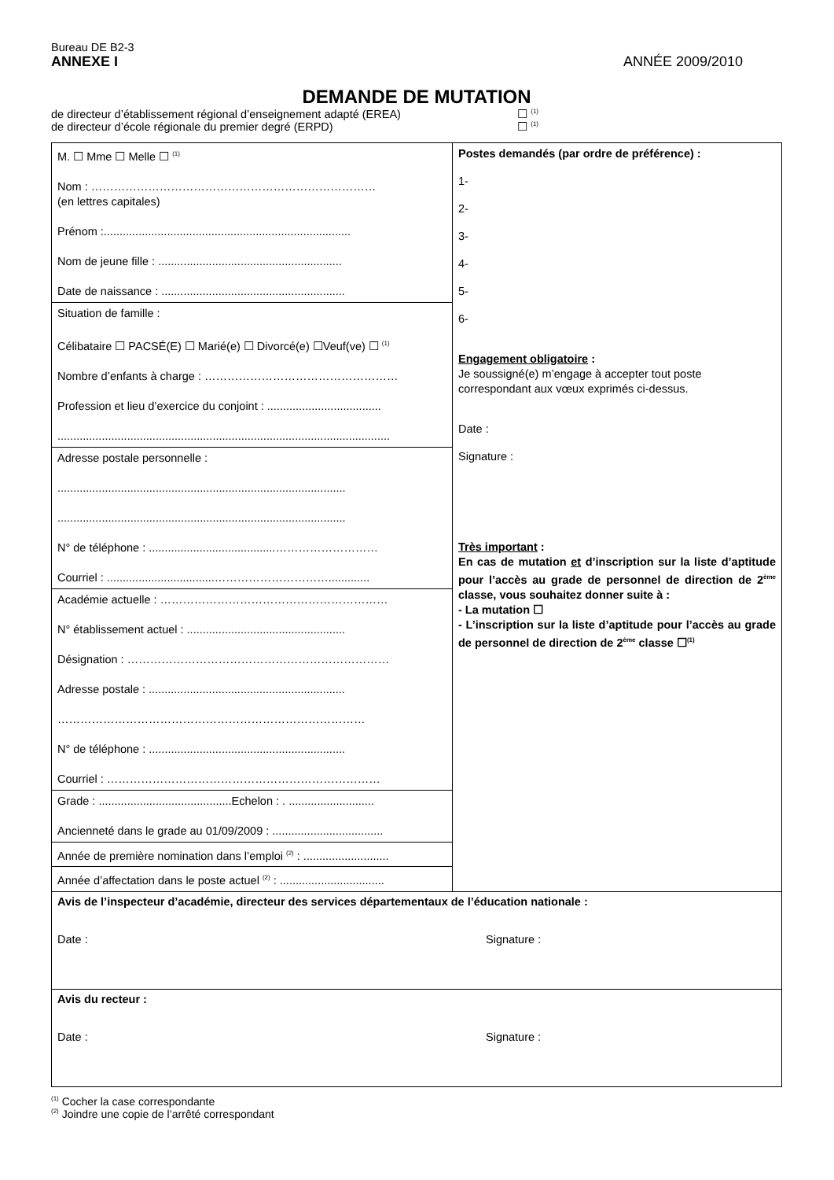Bureau DE B2-3
ANNEXE I ANNÉE 2009/2010
DEMANDE DE MUTATION
de directeur d’établissement régional d’enseignement adapté (EREA) ☐ <sup>(1)</sup>
de directeur d’école régionale du premier degré (ERPD) ☐ <sup>(1)</sup>
| M. ☐ Mme ☐ Melle ☐ <sup>(1)</sup> Nom : ………………………………………………………………… (en lettres capitales) Prénom :.............................................................................. Nom de jeune fille : .......................................................... Date de naissance : .......................................................... | Postes demandés (par ordre de préférence) : 1- 2- 3- 4- 5- 6- Engagement obligatoire : Je soussigné(e) m’engage à accepter tout poste correspondant aux vœux exprimés ci-dessus. Date : Signature : Très important : En cas de mutation et d’inscription sur la liste d’aptitude pour l’accès au grade de personnel de direction de 2<sup>ème</sup> classe, vous souhaitez donner suite à : - La mutation ☐ - L’inscription sur la liste d’aptitude pour l’accès au grade de personnel de direction de 2<sup>ème</sup> classe ☐<sup>(1)</sup> |
| Situation de famille : Célibataire ☐ PACSÉ(E) ☐ Marié(e) ☐ Divorcé(e) ☐Veuf(ve) ☐ <sup>(1)</sup> Nombre d’enfants à charge : …………………………………………… Profession et lieu d’exercice du conjoint : .................................... ......................................................................................................... | |
| Adresse postale personnelle : ........................................................................................... ........................................................................................... N° de téléphone : ........................................……………………… Courriel : ..................................…………………………............. | |
| Académie actuelle : …………………………………………………… N° établissement actuel : .................................................. Désignation : …………………………………………………………… Adresse postale : .............................................................. ……………………………………………………………………… N° de téléphone : .............................................................. Courriel : ……………………………………………………………… | |
| Grade : ..........................................Echelon : . ........................... Ancienneté dans le grade au 01/09/2009 : ................................... | |
| Année de première nomination dans l’emploi <sup>(2)</sup> : ........................... | |
| Année d’affectation dans le poste actuel <sup>(2)</sup> : ................................. | |
| Avis de l’inspecteur d’académie, directeur des services départementaux de l’éducation nationale : Date : Signature : | |
| Avis du recteur : Date : Signature : | |
<sup>(1)</sup> Cocher la case correspondante
<sup>(2)</sup> Joindre une copie de l’arrêté correspondant